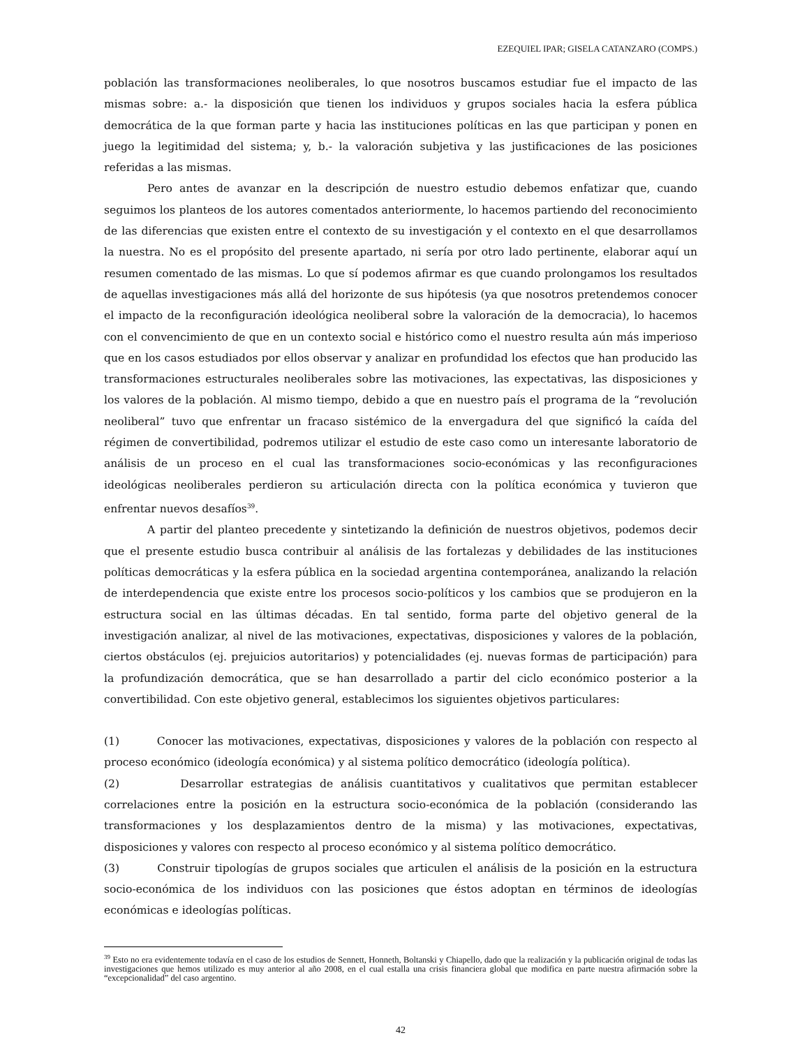EZEQUIEL IPAR; GISELA CATANZARO (COMPS.)
población las transformaciones neoliberales, lo que nosotros buscamos estudiar fue el impacto de las mismas sobre: a.- la disposición que tienen los individuos y grupos sociales hacia la esfera pública democrática de la que forman parte y hacia las instituciones políticas en las que participan y ponen en juego la legitimidad del sistema; y, b.- la valoración subjetiva y las justificaciones de las posiciones referidas a las mismas.
Pero antes de avanzar en la descripción de nuestro estudio debemos enfatizar que, cuando seguimos los planteos de los autores comentados anteriormente, lo hacemos partiendo del reconocimiento de las diferencias que existen entre el contexto de su investigación y el contexto en el que desarrollamos la nuestra. No es el propósito del presente apartado, ni sería por otro lado pertinente, elaborar aquí un resumen comentado de las mismas. Lo que sí podemos afirmar es que cuando prolongamos los resultados de aquellas investigaciones más allá del horizonte de sus hipótesis (ya que nosotros pretendemos conocer el impacto de la reconfiguración ideológica neoliberal sobre la valoración de la democracia), lo hacemos con el convencimiento de que en un contexto social e histórico como el nuestro resulta aún más imperioso que en los casos estudiados por ellos observar y analizar en profundidad los efectos que han producido las transformaciones estructurales neoliberales sobre las motivaciones, las expectativas, las disposiciones y los valores de la población. Al mismo tiempo, debido a que en nuestro país el programa de la “revolución neoliberal” tuvo que enfrentar un fracaso sistémico de la envergadura del que significó la caída del régimen de convertibilidad, podremos utilizar el estudio de este caso como un interesante laboratorio de análisis de un proceso en el cual las transformaciones socio-económicas y las reconfiguraciones ideológicas neoliberales perdieron su articulación directa con la política económica y tuvieron que enfrentar nuevos desafíos<sup>39</sup>.
A partir del planteo precedente y sintetizando la definición de nuestros objetivos, podemos decir que el presente estudio busca contribuir al análisis de las fortalezas y debilidades de las instituciones políticas democráticas y la esfera pública en la sociedad argentina contemporánea, analizando la relación de interdependencia que existe entre los procesos socio-políticos y los cambios que se produjeron en la estructura social en las últimas décadas. En tal sentido, forma parte del objetivo general de la investigación analizar, al nivel de las motivaciones, expectativas, disposiciones y valores de la población, ciertos obstáculos (ej. prejuicios autoritarios) y potencialidades (ej. nuevas formas de participación) para la profundización democrática, que se han desarrollado a partir del ciclo económico posterior a la convertibilidad. Con este objetivo general, establecimos los siguientes objetivos particulares:
(1) Conocer las motivaciones, expectativas, disposiciones y valores de la población con respecto al proceso económico (ideología económica) y al sistema político democrático (ideología política).
(2) Desarrollar estrategias de análisis cuantitativos y cualitativos que permitan establecer correlaciones entre la posición en la estructura socio-económica de la población (considerando las transformaciones y los desplazamientos dentro de la misma) y las motivaciones, expectativas, disposiciones y valores con respecto al proceso económico y al sistema político democrático.
(3) Construir tipologías de grupos sociales que articulen el análisis de la posición en la estructura socio-económica de los individuos con las posiciones que éstos adoptan en términos de ideologías económicas e ideologías políticas.
<sup>39</sup> Esto no era evidentemente todavía en el caso de los estudios de Sennett, Honneth, Boltanski y Chiapello, dado que la realización y la publicación original de todas las investigaciones que hemos utilizado es muy anterior al año 2008, en el cual estalla una crisis financiera global que modifica en parte nuestra afirmación sobre la “excepcionalidad” del caso argentino.
42